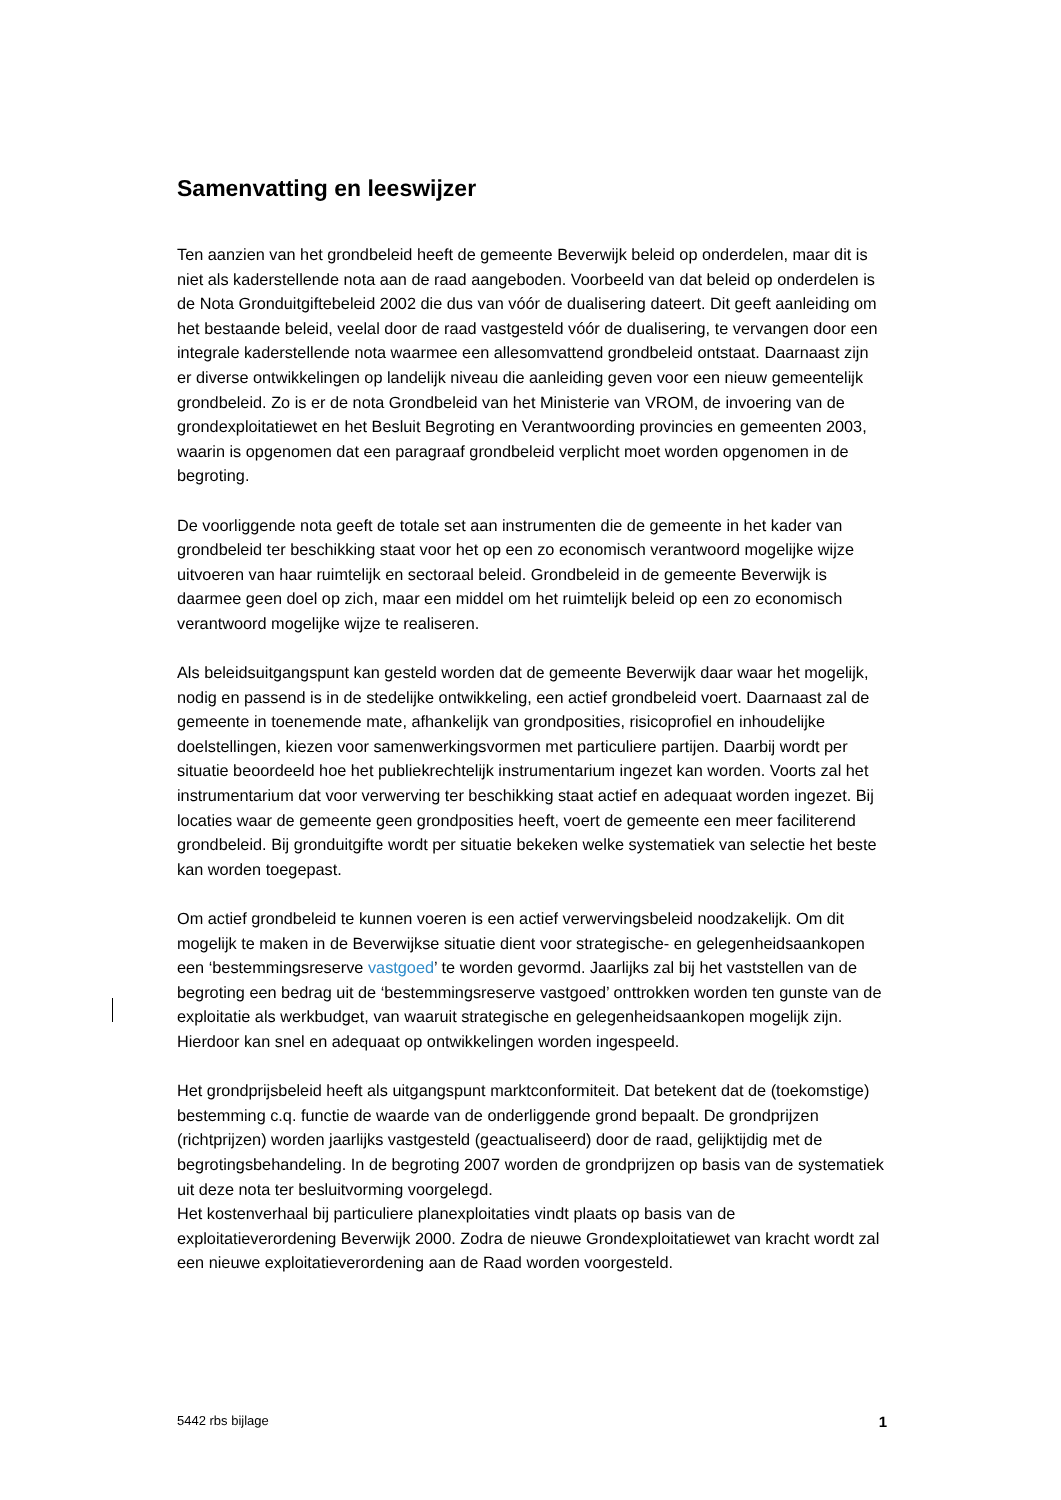Samenvatting en leeswijzer
Ten aanzien van het grondbeleid heeft de gemeente Beverwijk beleid op onderdelen, maar dit is niet als kaderstellende nota aan de raad aangeboden. Voorbeeld van dat beleid op onderdelen is de Nota Gronduitgiftebeleid 2002 die dus van vóór de dualisering dateert. Dit geeft aanleiding om het bestaande beleid, veelal door de raad vastgesteld vóór de dualisering, te vervangen door een integrale kaderstellende nota waarmee een allesomvattend grondbeleid ontstaat. Daarnaast zijn er diverse ontwikkelingen op landelijk niveau die aanleiding geven voor een nieuw gemeentelijk grondbeleid. Zo is er de nota Grondbeleid van het Ministerie van VROM, de invoering van de grondexploitatiewet en het Besluit Begroting en Verantwoording provincies en gemeenten 2003, waarin is opgenomen dat een paragraaf grondbeleid verplicht moet worden opgenomen in de begroting.
De voorliggende nota geeft de totale set aan instrumenten die de gemeente in het kader van grondbeleid ter beschikking staat voor het op een zo economisch verantwoord mogelijke wijze uitvoeren van haar ruimtelijk en sectoraal beleid. Grondbeleid in de gemeente Beverwijk is daarmee geen doel op zich, maar een middel om het ruimtelijk beleid op een zo economisch verantwoord mogelijke wijze te realiseren.
Als beleidsuitgangspunt kan gesteld worden dat de gemeente Beverwijk daar waar het mogelijk, nodig en passend is in de stedelijke ontwikkeling, een actief grondbeleid voert. Daarnaast zal de gemeente in toenemende mate, afhankelijk van grondposities, risicoprofiel en inhoudelijke doelstellingen, kiezen voor samenwerkingsvormen met particuliere partijen. Daarbij wordt per situatie beoordeeld hoe het publiekrechtelijk instrumentarium ingezet kan worden. Voorts zal het instrumentarium dat voor verwerving ter beschikking staat actief en adequaat worden ingezet. Bij locaties waar de gemeente geen grondposities heeft, voert de gemeente een meer faciliterend grondbeleid. Bij gronduitgifte wordt per situatie bekeken welke systematiek van selectie het beste kan worden toegepast.
Om actief grondbeleid te kunnen voeren is een actief verwervingsbeleid noodzakelijk. Om dit mogelijk te maken in de Beverwijkse situatie dient voor strategische- en gelegenheidsaankopen een ‘bestemmingsreserve vastgoed’ te worden gevormd. Jaarlijks zal bij het vaststellen van de begroting een bedrag uit de ‘bestemmingsreserve vastgoed’ onttrokken worden ten gunste van de exploitatie als werkbudget, van waaruit strategische en gelegenheidsaankopen mogelijk zijn. Hierdoor kan snel en adequaat op ontwikkelingen worden ingespeeld.
Het grondprijsbeleid heeft als uitgangspunt marktconformiteit. Dat betekent dat de (toekomstige) bestemming c.q. functie de waarde van de onderliggende grond bepaalt. De grondprijzen (richtprijzen) worden jaarlijks vastgesteld (geactualiseerd) door de raad, gelijktijdig met de begrotingsbehandeling. In de begroting 2007 worden de grondprijzen op basis van de systematiek uit deze nota ter besluitvorming voorgelegd.
Het kostenverhaal bij particuliere planexploitaties vindt plaats op basis van de exploitatieverordening Beverwijk 2000. Zodra de nieuwe Grondexploitatiewet van kracht wordt zal een nieuwe exploitatieverordening aan de Raad worden voorgesteld.
5442 rbs bijlage 1